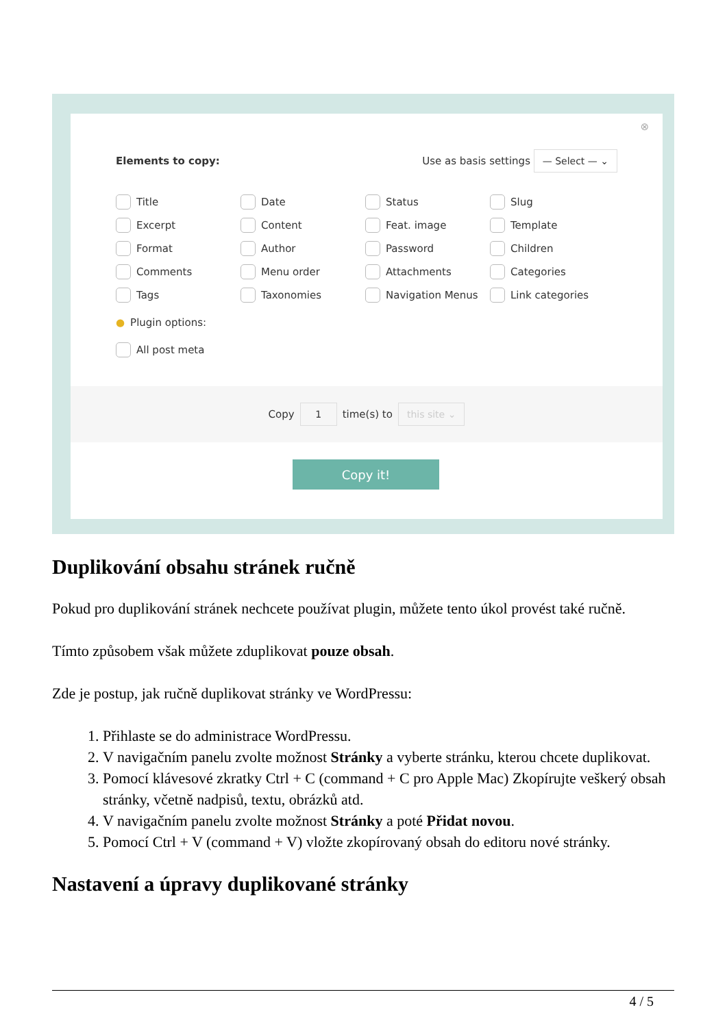⊗
Elements to copy: Use as basis settings — Select — ⌄
Title
Date
Status
Slug
Excerpt
Content
Feat. image
Template
Format
Author
Password
Children
Comments
Menu order
Attachments
Categories
Tags
Taxonomies
Navigation Menus
Link categories
● Plugin options:
All post meta
Copy 1 time(s) to this site ⌄
Copy it!
Duplikování obsahu stránek ručně
Pokud pro duplikování stránek nechcete používat plugin, můžete tento úkol provést také ručně.
Tímto způsobem však můžete zduplikovat pouze obsah.
Zde je postup, jak ručně duplikovat stránky ve WordPressu:
1. Přihlaste se do administrace WordPressu.
2. V navigačním panelu zvolte možnost Stránky a vyberte stránku, kterou chcete duplikovat.
3. Pomocí klávesové zkratky Ctrl + C (command + C pro Apple Mac) Zkopírujte veškerý obsah stránky, včetně nadpisů, textu, obrázků atd.
4. V navigačním panelu zvolte možnost Stránky a poté Přidat novou.
5. Pomocí Ctrl + V (command + V) vložte zkopírovaný obsah do editoru nové stránky.
Nastavení a úpravy duplikované stránky
4 / 5